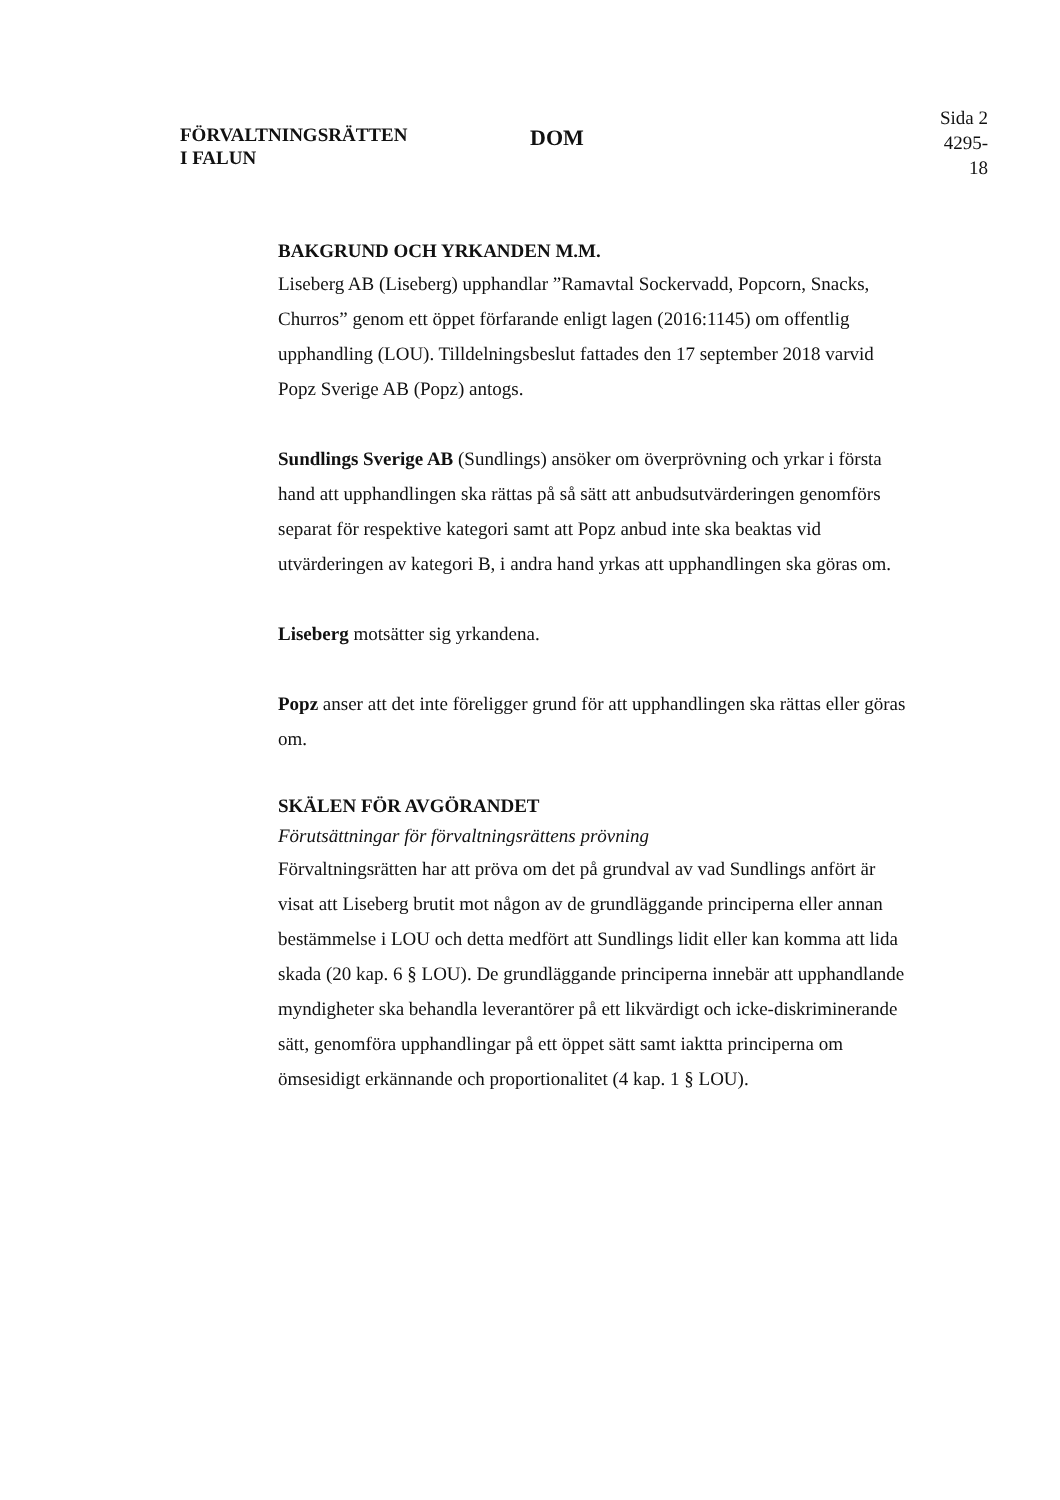FÖRVALTNINGSRÄTTEN
I FALUN
DOM
Sida 2
4295-18
BAKGRUND OCH YRKANDEN M.M.
Liseberg AB (Liseberg) upphandlar ”Ramavtal Sockervadd, Popcorn, Snacks, Churros” genom ett öppet förfarande enligt lagen (2016:1145) om offentlig upphandling (LOU). Tilldelningsbeslut fattades den 17 september 2018 varvid Popz Sverige AB (Popz) antogs.
Sundlings Sverige AB (Sundlings) ansöker om överprövning och yrkar i första hand att upphandlingen ska rättas på så sätt att anbudsutvärderingen genomförs separat för respektive kategori samt att Popz anbud inte ska beaktas vid utvärderingen av kategori B, i andra hand yrkas att upphandlingen ska göras om.
Liseberg motsätter sig yrkandena.
Popz anser att det inte föreligger grund för att upphandlingen ska rättas eller göras om.
SKÄLEN FÖR AVGÖRANDET
Förutsättningar för förvaltningsrättens prövning
Förvaltningsrätten har att pröva om det på grundval av vad Sundlings anfört är visat att Liseberg brutit mot någon av de grundläggande principerna eller annan bestämmelse i LOU och detta medfört att Sundlings lidit eller kan komma att lida skada (20 kap. 6 § LOU). De grundläggande principerna innebär att upphandlande myndigheter ska behandla leverantörer på ett likvärdigt och icke-diskriminerande sätt, genomföra upphandlingar på ett öppet sätt samt iaktta principerna om ömsesidigt erkännande och proportionalitet (4 kap. 1 § LOU).